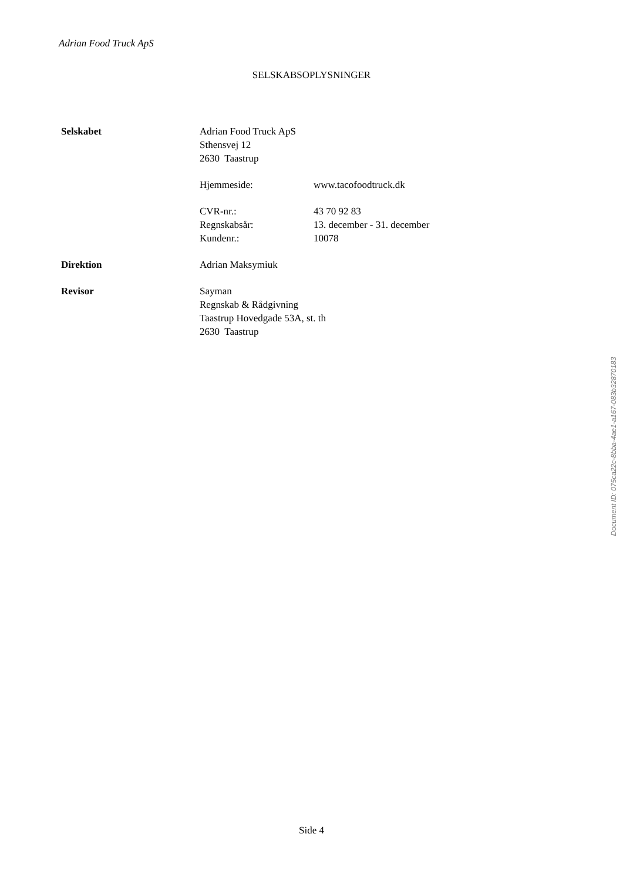Adrian Food Truck ApS
SELSKABSOPLYSNINGER
Selskabet Adrian Food Truck ApS
Sthensvej 12
2630 Taastrup
Hjemmeside: www.tacofoodtruck.dk
CVR-nr.: 43 70 92 83
Regnskabsår: 13. december - 31. december
Kundenr.: 10078
Direktion Adrian Maksymiuk
Revisor Sayman
Regnskab & Rådgivning
Taastrup Hovedgade 53A, st. th
2630 Taastrup
Document ID: 075ca22c-8bba-4ae1-a167-083b32870183
Side 4